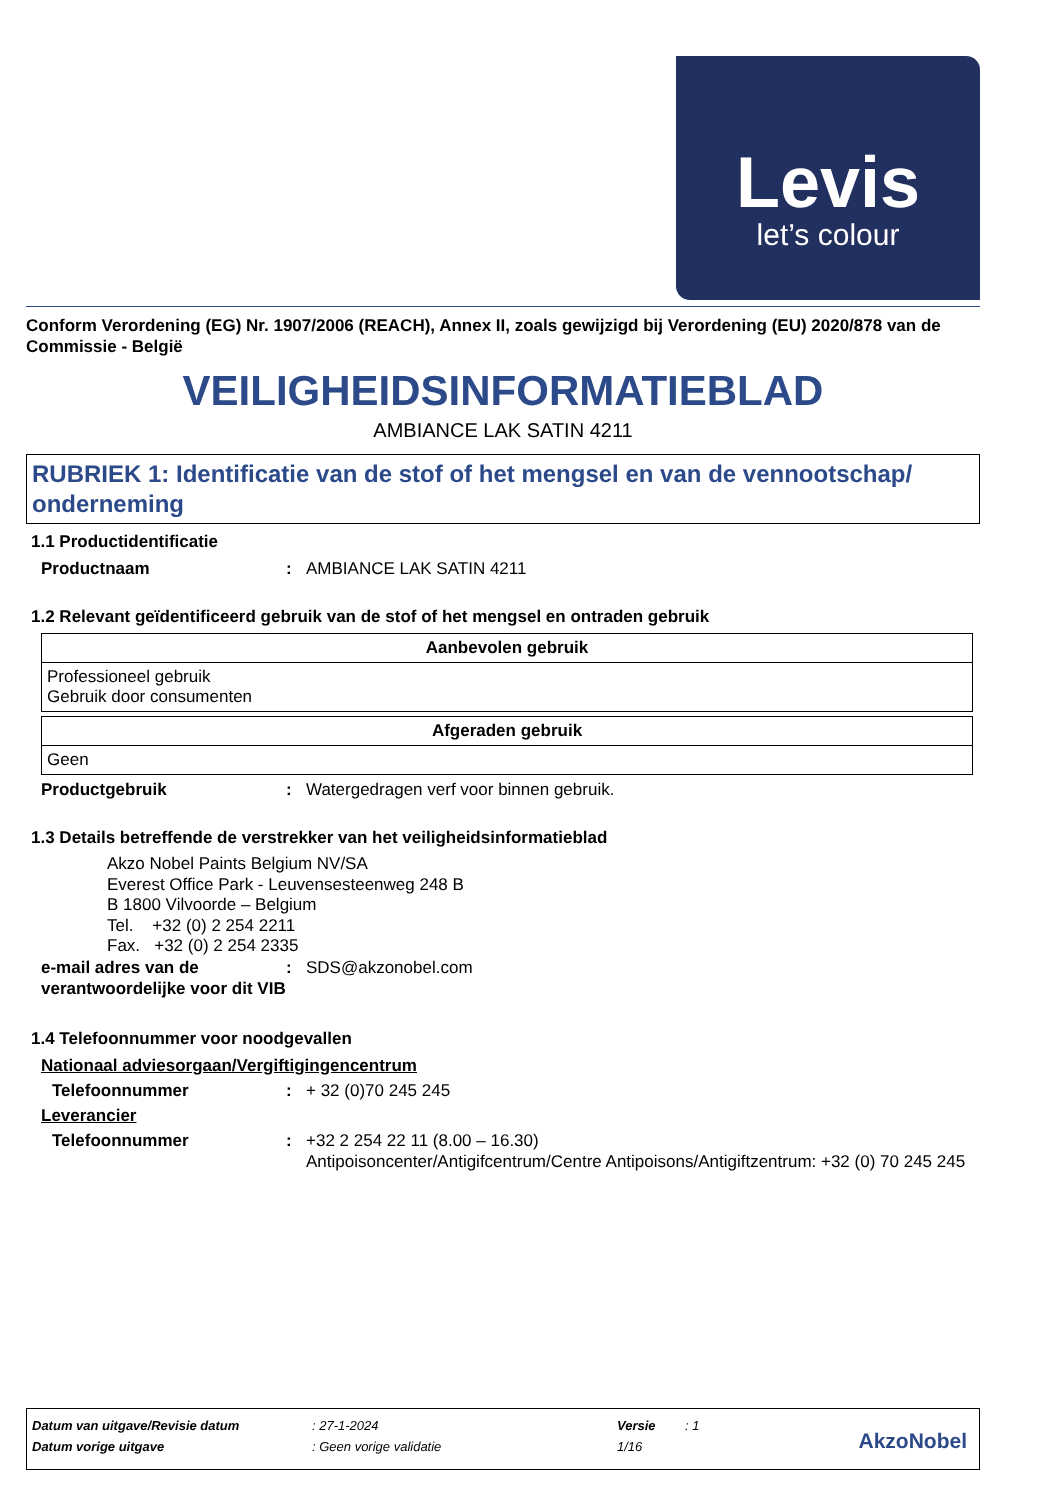Levis
let’s colour
Conform Verordening (EG) Nr. 1907/2006 (REACH), Annex II, zoals gewijzigd bij Verordening (EU) 2020/878 van de Commissie - België
VEILIGHEIDSINFORMATIEBLAD
AMBIANCE LAK SATIN 4211
RUBRIEK 1: Identificatie van de stof of het mengsel en van de vennootschap/ onderneming
1.1 Productidentificatie
Productnaam : AMBIANCE LAK SATIN 4211
1.2 Relevant geïdentificeerd gebruik van de stof of het mengsel en ontraden gebruik
| Aanbevolen gebruik |
| --- |
| Professioneel gebruik Gebruik door consumenten |
| Afgeraden gebruik |
| --- |
| Geen |
Productgebruik : Watergedragen verf voor binnen gebruik.
1.3 Details betreffende de verstrekker van het veiligheidsinformatieblad
Akzo Nobel Paints Belgium NV/SA
Everest Office Park - Leuvensesteenweg 248 B
B 1800 Vilvoorde – Belgium
Tel. +32 (0) 2 254 2211
Fax. +32 (0) 2 254 2335
e-mail adres van de verantwoordelijke voor dit VIB
: SDS@akzonobel.com
1.4 Telefoonnummer voor noodgevallen
Nationaal adviesorgaan/Vergiftigingencentrum
Telefoonnummer : + 32 (0)70 245 245
Leverancier
Telefoonnummer : +32 2 254 22 11 (8.00 – 16.30)
Antipoisoncenter/Antigifcentrum/Centre Antipoisons/Antigiftzentrum: +32 (0) 70 245 245
| Datum van uitgave/Revisie datum | : 27-1-2024 | Versie | : 1 |
| Datum vorige uitgave | : Geen vorige validatie | 1/16 | |
AkzoNobel